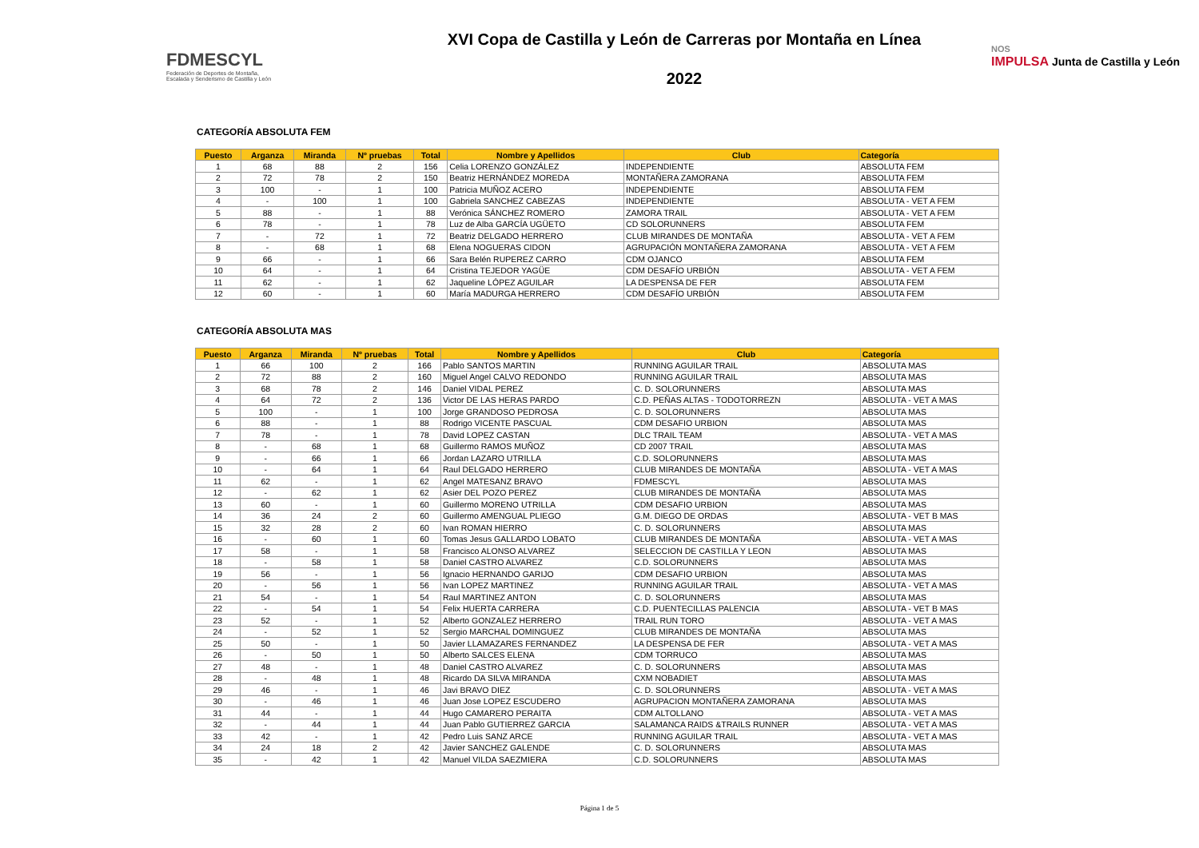FDMESCYL
Federación de Deportes de Montaña,
Escalada y Senderismo de Castilla y León
XVI Copa de Castilla y León de Carreras por Montaña en Línea
2022
NOS
IMPULSA Junta de Castilla y León
CATEGORÍA ABSOLUTA FEM
| Puesto | Arganza | Miranda | Nº pruebas | Total | Nombre y Apellidos | Club | Categoría |
| --- | --- | --- | --- | --- | --- | --- | --- |
| 1 | 68 | 88 | 2 | 156 | Celia LORENZO GONZÁLEZ | INDEPENDIENTE | ABSOLUTA FEM |
| 2 | 72 | 78 | 2 | 150 | Beatriz HERNÁNDEZ MOREDA | MONTAÑERA ZAMORANA | ABSOLUTA FEM |
| 3 | 100 | - | 1 | 100 | Patricia MUÑOZ ACERO | INDEPENDIENTE | ABSOLUTA FEM |
| 4 | - | 100 | 1 | 100 | Gabriela SANCHEZ CABEZAS | INDEPENDIENTE | ABSOLUTA - VET A FEM |
| 5 | 88 | - | 1 | 88 | Verónica SÁNCHEZ ROMERO | ZAMORA TRAIL | ABSOLUTA - VET A FEM |
| 6 | 78 | - | 1 | 78 | Luz de Alba GARCÍA UGÜETO | CD SOLORUNNERS | ABSOLUTA FEM |
| 7 | - | 72 | 1 | 72 | Beatriz DELGADO HERRERO | CLUB MIRANDES DE MONTAÑA | ABSOLUTA - VET A FEM |
| 8 | - | 68 | 1 | 68 | Elena NOGUERAS CIDON | AGRUPACIÓN MONTAÑERA ZAMORANA | ABSOLUTA - VET A FEM |
| 9 | 66 | - | 1 | 66 | Sara Belén RUPEREZ CARRO | CDM OJANCO | ABSOLUTA FEM |
| 10 | 64 | - | 1 | 64 | Cristina TEJEDOR YAGÜE | CDM DESAFÍO URBIÓN | ABSOLUTA - VET A FEM |
| 11 | 62 | - | 1 | 62 | Jaqueline LÓPEZ AGUILAR | LA DESPENSA DE FER | ABSOLUTA FEM |
| 12 | 60 | - | 1 | 60 | María MADURGA HERRERO | CDM DESAFÍO URBIÓN | ABSOLUTA FEM |
CATEGORÍA ABSOLUTA MAS
| Puesto | Arganza | Miranda | Nº pruebas | Total | Nombre y Apellidos | Club | Categoría |
| --- | --- | --- | --- | --- | --- | --- | --- |
| 1 | 66 | 100 | 2 | 166 | Pablo SANTOS MARTIN | RUNNING AGUILAR TRAIL | ABSOLUTA MAS |
| 2 | 72 | 88 | 2 | 160 | Miguel Angel CALVO REDONDO | RUNNING AGUILAR TRAIL | ABSOLUTA MAS |
| 3 | 68 | 78 | 2 | 146 | Daniel VIDAL PEREZ | C. D. SOLORUNNERS | ABSOLUTA MAS |
| 4 | 64 | 72 | 2 | 136 | Victor DE LAS HERAS PARDO | C.D. PEÑAS ALTAS - TODOTORREZN | ABSOLUTA - VET A MAS |
| 5 | 100 | - | 1 | 100 | Jorge GRANDOSO PEDROSA | C. D. SOLORUNNERS | ABSOLUTA MAS |
| 6 | 88 | - | 1 | 88 | Rodrigo VICENTE PASCUAL | CDM DESAFIO URBION | ABSOLUTA MAS |
| 7 | 78 | - | 1 | 78 | David LOPEZ CASTAN | DLC TRAIL TEAM | ABSOLUTA - VET A MAS |
| 8 | - | 68 | 1 | 68 | Guillermo RAMOS MUÑOZ | CD 2007 TRAIL | ABSOLUTA MAS |
| 9 | - | 66 | 1 | 66 | Jordan LAZARO UTRILLA | C.D. SOLORUNNERS | ABSOLUTA MAS |
| 10 | - | 64 | 1 | 64 | Raul DELGADO HERRERO | CLUB MIRANDES DE MONTAÑA | ABSOLUTA - VET A MAS |
| 11 | 62 | - | 1 | 62 | Angel MATESANZ BRAVO | FDMESCYL | ABSOLUTA MAS |
| 12 | - | 62 | 1 | 62 | Asier DEL POZO PEREZ | CLUB MIRANDES DE MONTAÑA | ABSOLUTA MAS |
| 13 | 60 | - | 1 | 60 | Guillermo MORENO UTRILLA | CDM DESAFIO URBION | ABSOLUTA MAS |
| 14 | 36 | 24 | 2 | 60 | Guillermo AMENGUAL PLIEGO | G.M. DIEGO DE ORDAS | ABSOLUTA - VET B MAS |
| 15 | 32 | 28 | 2 | 60 | Ivan ROMAN HIERRO | C. D. SOLORUNNERS | ABSOLUTA MAS |
| 16 | - | 60 | 1 | 60 | Tomas Jesus GALLARDO LOBATO | CLUB MIRANDES DE MONTAÑA | ABSOLUTA - VET A MAS |
| 17 | 58 | - | 1 | 58 | Francisco ALONSO ALVAREZ | SELECCION DE CASTILLA Y LEON | ABSOLUTA MAS |
| 18 | - | 58 | 1 | 58 | Daniel CASTRO ALVAREZ | C.D. SOLORUNNERS | ABSOLUTA MAS |
| 19 | 56 | - | 1 | 56 | Ignacio HERNANDO GARIJO | CDM DESAFIO URBION | ABSOLUTA MAS |
| 20 | - | 56 | 1 | 56 | Ivan LOPEZ MARTINEZ | RUNNING AGUILAR TRAIL | ABSOLUTA - VET A MAS |
| 21 | 54 | - | 1 | 54 | Raul MARTINEZ ANTON | C. D. SOLORUNNERS | ABSOLUTA MAS |
| 22 | - | 54 | 1 | 54 | Felix HUERTA CARRERA | C.D. PUENTECILLAS PALENCIA | ABSOLUTA - VET B MAS |
| 23 | 52 | - | 1 | 52 | Alberto GONZALEZ HERRERO | TRAIL RUN TORO | ABSOLUTA - VET A MAS |
| 24 | - | 52 | 1 | 52 | Sergio MARCHAL DOMINGUEZ | CLUB MIRANDES DE MONTAÑA | ABSOLUTA MAS |
| 25 | 50 | - | 1 | 50 | Javier LLAMAZARES FERNANDEZ | LA DESPENSA DE FER | ABSOLUTA - VET A MAS |
| 26 | - | 50 | 1 | 50 | Alberto SALCES ELENA | CDM TORRUCO | ABSOLUTA MAS |
| 27 | 48 | - | 1 | 48 | Daniel CASTRO ALVAREZ | C. D. SOLORUNNERS | ABSOLUTA MAS |
| 28 | - | 48 | 1 | 48 | Ricardo DA SILVA MIRANDA | CXM NOBADIET | ABSOLUTA MAS |
| 29 | 46 | - | 1 | 46 | Javi BRAVO DIEZ | C. D. SOLORUNNERS | ABSOLUTA - VET A MAS |
| 30 | - | 46 | 1 | 46 | Juan Jose LOPEZ ESCUDERO | AGRUPACION MONTAÑERA ZAMORANA | ABSOLUTA MAS |
| 31 | 44 | - | 1 | 44 | Hugo CAMARERO PERAITA | CDM ALTOLLANO | ABSOLUTA - VET A MAS |
| 32 | - | 44 | 1 | 44 | Juan Pablo GUTIERREZ GARCIA | SALAMANCA RAIDS &TRAILS RUNNER | ABSOLUTA - VET A MAS |
| 33 | 42 | - | 1 | 42 | Pedro Luis SANZ ARCE | RUNNING AGUILAR TRAIL | ABSOLUTA - VET A MAS |
| 34 | 24 | 18 | 2 | 42 | Javier SANCHEZ GALENDE | C. D. SOLORUNNERS | ABSOLUTA MAS |
| 35 | - | 42 | 1 | 42 | Manuel VILDA SAEZMIERA | C.D. SOLORUNNERS | ABSOLUTA MAS |
Página 1 de 5